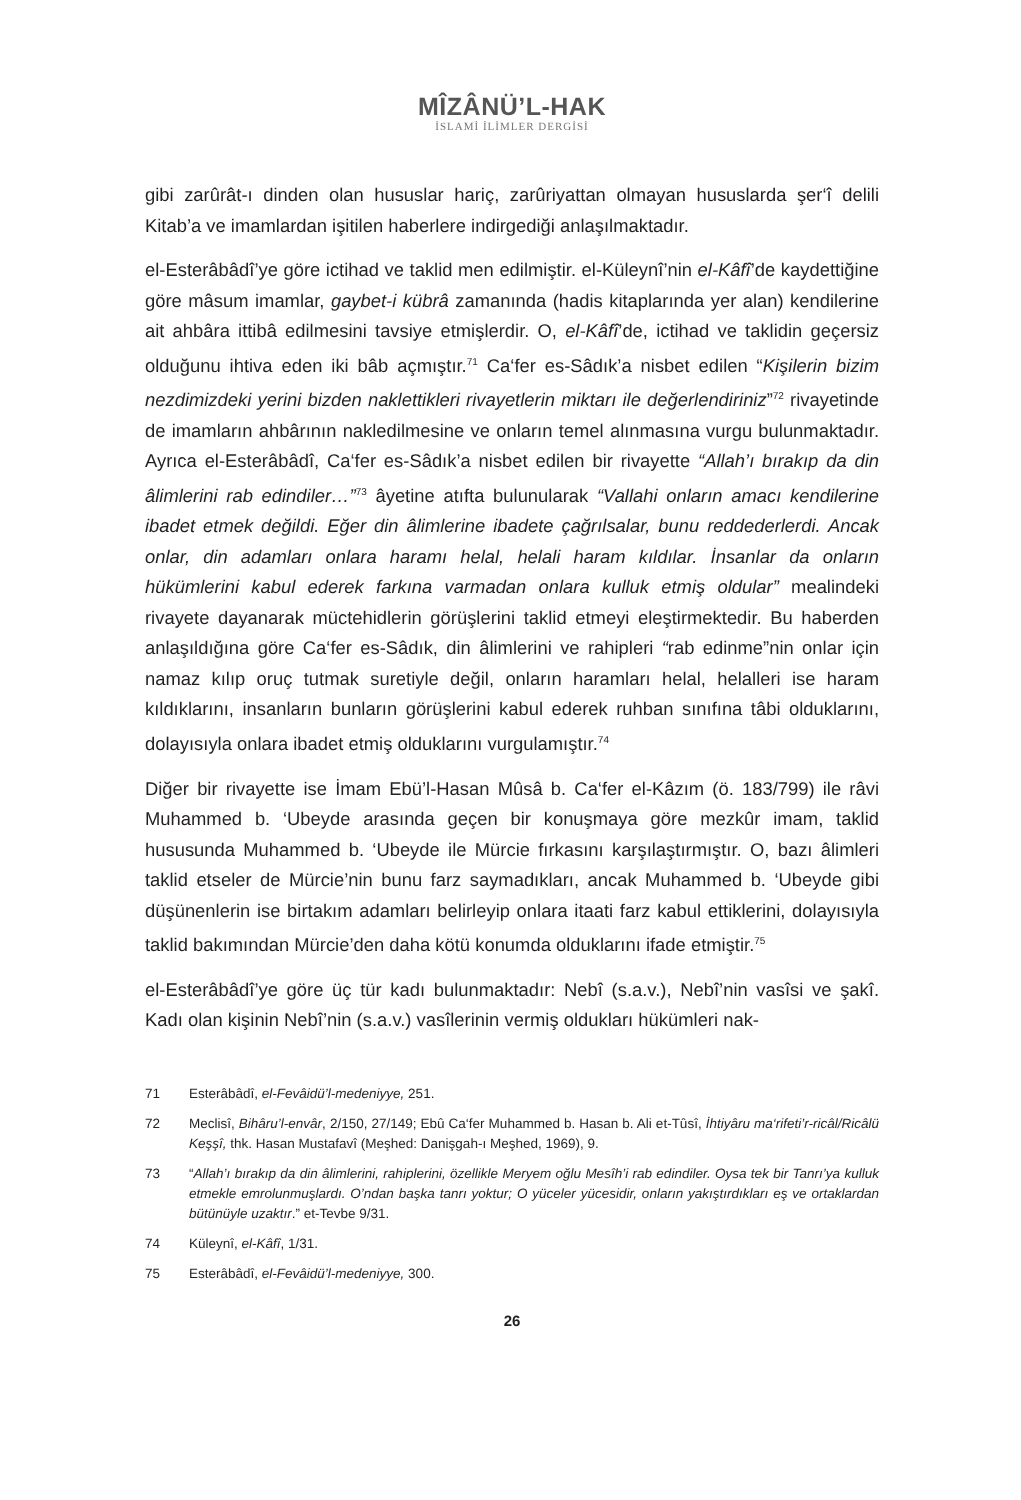MÎZÂNÜ’L-HAK
İSLAMİ İLİMLER DERGİSİ
gibi zarûrât-ı dinden olan hususlar hariç, zarûriyattan olmayan hususlarda şer‘î delili Kitab’a ve imamlardan işitilen haberlere indirgediği anlaşılmaktadır.
el-Esterâbâdî’ye göre ictihad ve taklid men edilmiştir. el-Küleynî’nin el-Kâfî’de kaydettiğine göre mâsum imamlar, gaybet-i kübrâ zamanında (hadis kitaplarında yer alan) kendilerine ait ahbâra ittibâ edilmesini tavsiye etmişlerdir. O, el-Kâfî’de, ictihad ve taklidin geçersiz olduğunu ihtiva eden iki bâb açmıştır.<sup>71</sup> Ca‘fer es-Sâdık’a nisbet edilen “Kişilerin bizim nezdimizdeki yerini bizden naklettikleri rivayetlerin miktarı ile değerlendiriniz”<sup>72</sup> rivayetinde de imamların ahbârının nakledilmesine ve onların temel alınmasına vurgu bulunmaktadır. Ayrıca el-Esterâbâdî, Ca‘fer es-Sâdık’a nisbet edilen bir rivayette “Allah’ı bırakıp da din âlimlerini rab edindiler…”<sup>73</sup> âyetine atıfta bulunularak “Vallahi onların amacı kendilerine ibadet etmek değildi. Eğer din âlimlerine ibadete çağrılsalar, bunu reddederlerdi. Ancak onlar, din adamları onlara haramı helal, helali haram kıldılar. İnsanlar da onların hükümlerini kabul ederek farkına varmadan onlara kulluk etmiş oldular” mealindeki rivayete dayanarak müctehidlerin görüşlerini taklid etmeyi eleştirmektedir. Bu haberden anlaşıldığına göre Ca‘fer es-Sâdık, din âlimlerini ve rahipleri “rab edinme”nin onlar için namaz kılıp oruç tutmak suretiyle değil, onların haramları helal, helalleri ise haram kıldıklarını, insanların bunların görüşlerini kabul ederek ruhban sınıfına tâbi olduklarını, dolayısıyla onlara ibadet etmiş olduklarını vurgulamıştır.<sup>74</sup>
Diğer bir rivayette ise İmam Ebü’l-Hasan Mûsâ b. Ca‘fer el-Kâzım (ö. 183/799) ile râvi Muhammed b. ‘Ubeyde arasında geçen bir konuşmaya göre mezkûr imam, taklid hususunda Muhammed b. ‘Ubeyde ile Mürcie fırkasını karşılaştırmıştır. O, bazı âlimleri taklid etseler de Mürcie’nin bunu farz saymadıkları, ancak Muhammed b. ‘Ubeyde gibi düşünenlerin ise birtakım adamları belirleyip onlara itaati farz kabul ettiklerini, dolayısıyla taklid bakımından Mürcie’den daha kötü konumda olduklarını ifade etmiştir.<sup>75</sup>
el-Esterâbâdî’ye göre üç tür kadı bulunmaktadır: Nebî (s.a.v.), Nebî’nin vasîsi ve şakî. Kadı olan kişinin Nebî’nin (s.a.v.) vasîlerinin vermiş oldukları hükümleri nak-
71 Esterâbâdî, el-Fevâidü’l-medeniyye, 251.
72 Meclisî, Bihâru’l-envâr, 2/150, 27/149; Ebû Ca‘fer Muhammed b. Hasan b. Ali et-Tûsî, İhtiyâru ma‘rifeti’r-ricâl/Ricâlü Keşşî, thk. Hasan Mustafavî (Meşhed: Danişgah-ı Meşhed, 1969), 9.
73 “Allah’ı bırakıp da din âlimlerini, rahiplerini, özellikle Meryem oğlu Mesîh’i rab edindiler. Oysa tek bir Tanrı’ya kulluk etmekle emrolunmuşlardı. O’ndan başka tanrı yoktur; O yüceler yücesidir, onların yakıştırdıkları eş ve ortaklardan bütünüyle uzaktır.” et-Tevbe 9/31.
74 Küleynî, el-Kâfî, 1/31.
75 Esterâbâdî, el-Fevâidü’l-medeniyye, 300.
26